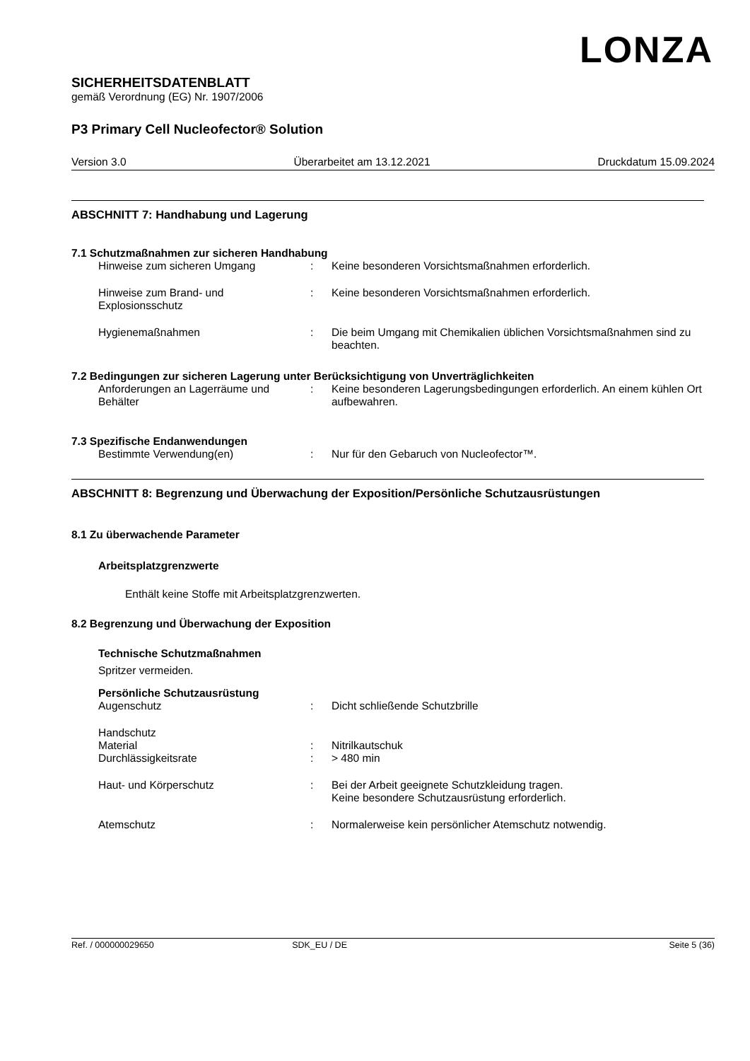LONZA
SICHERHEITSDATENBLATT
gemäß Verordnung (EG) Nr. 1907/2006
P3 Primary Cell Nucleofector® Solution
Version 3.0 Überarbeitet am 13.12.2021 Druckdatum 15.09.2024
ABSCHNITT 7: Handhabung und Lagerung
7.1 Schutzmaßnahmen zur sicheren Handhabung
Hinweise zum sicheren Umgang : Keine besonderen Vorsichtsmaßnahmen erforderlich.
Hinweise zum Brand- und Explosionsschutz
: Keine besonderen Vorsichtsmaßnahmen erforderlich.
Hygienemaßnahmen : Die beim Umgang mit Chemikalien üblichen Vorsichtsmaßnahmen sind zu beachten.
7.2 Bedingungen zur sicheren Lagerung unter Berücksichtigung von Unverträglichkeiten
Anforderungen an Lagerräume und Behälter
: Keine besonderen Lagerungsbedingungen erforderlich. An einem kühlen Ort aufbewahren.
7.3 Spezifische Endanwendungen
Bestimmte Verwendung(en) : Nur für den Gebaruch von Nucleofector™.
ABSCHNITT 8: Begrenzung und Überwachung der Exposition/Persönliche Schutzausrüstungen
8.1 Zu überwachende Parameter
Arbeitsplatzgrenzwerte
Enthält keine Stoffe mit Arbeitsplatzgrenzwerten.
8.2 Begrenzung und Überwachung der Exposition
Technische Schutzmaßnahmen
Spritzer vermeiden.
Persönliche Schutzausrüstung
Augenschutz : Dicht schließende Schutzbrille
Handschutz
Material : Nitrilkautschuk
Durchlässigkeitsrate : > 480 min
Haut- und Körperschutz : Bei der Arbeit geeignete Schutzkleidung tragen.
Keine besondere Schutzausrüstung erforderlich.
Atemschutz : Normalerweise kein persönlicher Atemschutz notwendig.
Ref. / 000000029650 SDK_EU / DE Seite 5 (36)